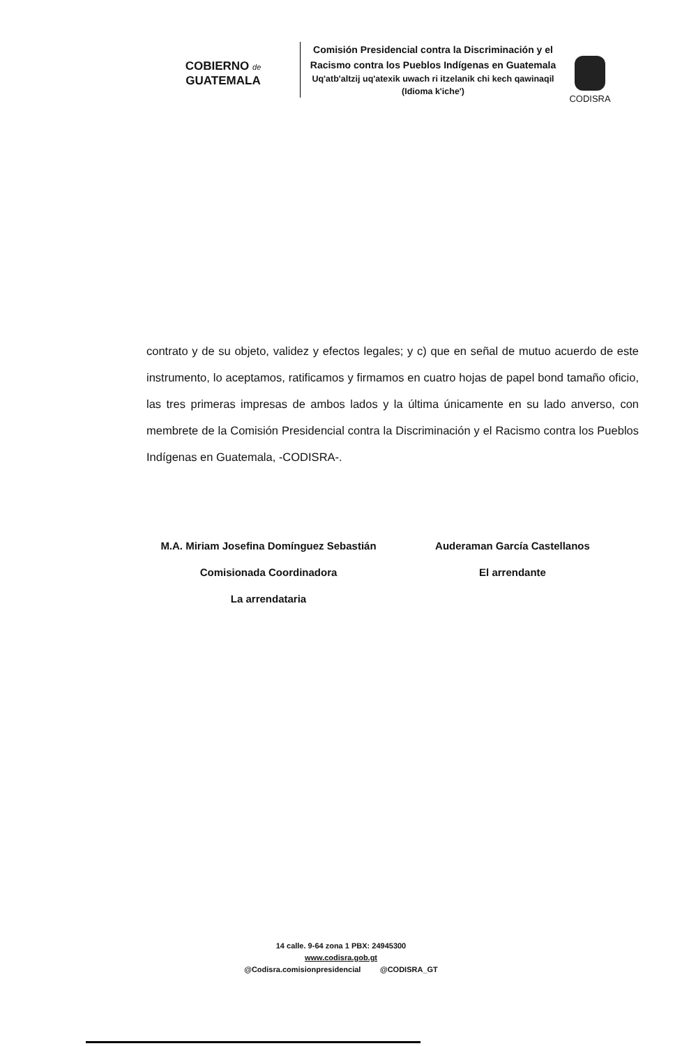COBIERNO de
GUATEMALA
Comisión Presidencial contra la Discriminación y el Racismo contra los Pueblos Indígenas en Guatemala
Uq'atb'altzij uq'atexik uwach ri itzelanik chi kech qawinaqil (Idioma k'iche')
CODISRA
contrato y de su objeto, validez y efectos legales; y c) que en señal de mutuo acuerdo de este instrumento, lo aceptamos, ratificamos y firmamos en cuatro hojas de papel bond tamaño oficio, las tres primeras impresas de ambos lados y la última únicamente en su lado anverso, con membrete de la Comisión Presidencial contra la Discriminación y el Racismo contra los Pueblos Indígenas en Guatemala, -CODISRA-.
M.A. Miriam Josefina Domínguez Sebastián
Comisionada Coordinadora
La arrendataria
Auderaman García Castellanos
El arrendante
14 calle. 9-64 zona 1 PBX: 24945300
www.codisra.gob.gt
@Codisra.comisionpresidencial @CODISRA_GT